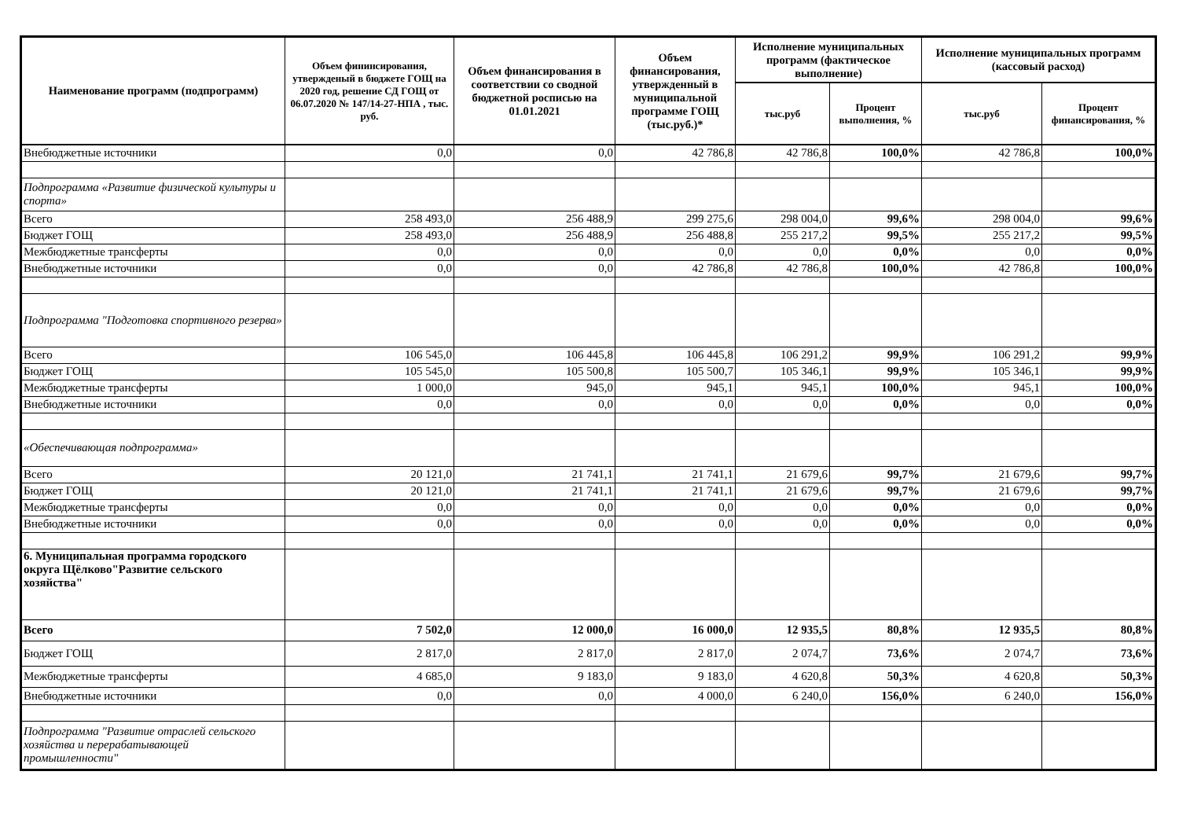| Наименование программ (подпрограмм) | Объем фининсирования, утвержденый в бюджете ГОЩ на 2020 год, решение СД ГОЩ от 06.07.2020 № 147/14-27-НПА , тыс. руб. | Объем финансирования в соответствии со сводной бюджетной росписью на 01.01.2021 | Объем финансирования, утвержденный в муниципальной программе ГОЩ (тыс.руб.)* | Исполнение муниципальных программ (фактическое выполнение) | | Исполнение муниципальных программ (кассовый расход) | |
| --- | --- | --- | --- | --- | --- | --- | --- |
| | | | | тыс.руб | Процент выполнения, % | тыс.руб | Процент финансирования, % |
| Внебюджетные источники | 0,0 | 0,0 | 42 786,8 | 42 786,8 | 100,0% | 42 786,8 | 100,0% |
| Подпрограмма «Развитие физической культуры и спорта» | | | | | | | |
| Всего | 258 493,0 | 256 488,9 | 299 275,6 | 298 004,0 | 99,6% | 298 004,0 | 99,6% |
| Бюджет ГОЩ | 258 493,0 | 256 488,9 | 256 488,8 | 255 217,2 | 99,5% | 255 217,2 | 99,5% |
| Межбюджетные трансферты | 0,0 | 0,0 | 0,0 | 0,0 | 0,0% | 0,0 | 0,0% |
| Внебюджетные источники | 0,0 | 0,0 | 42 786,8 | 42 786,8 | 100,0% | 42 786,8 | 100,0% |
| Подпрограмма "Подготовка спортивного резерва» | | | | | | | |
| Всего | 106 545,0 | 106 445,8 | 106 445,8 | 106 291,2 | 99,9% | 106 291,2 | 99,9% |
| Бюджет ГОЩ | 105 545,0 | 105 500,8 | 105 500,7 | 105 346,1 | 99,9% | 105 346,1 | 99,9% |
| Межбюджетные трансферты | 1 000,0 | 945,0 | 945,1 | 945,1 | 100,0% | 945,1 | 100,0% |
| Внебюджетные источники | 0,0 | 0,0 | 0,0 | 0,0 | 0,0% | 0,0 | 0,0% |
| «Обеспечивающая подпрограмма» | | | | | | | |
| Всего | 20 121,0 | 21 741,1 | 21 741,1 | 21 679,6 | 99,7% | 21 679,6 | 99,7% |
| Бюджет ГОЩ | 20 121,0 | 21 741,1 | 21 741,1 | 21 679,6 | 99,7% | 21 679,6 | 99,7% |
| Межбюджетные трансферты | 0,0 | 0,0 | 0,0 | 0,0 | 0,0% | 0,0 | 0,0% |
| Внебюджетные источники | 0,0 | 0,0 | 0,0 | 0,0 | 0,0% | 0,0 | 0,0% |
| 6. Муниципальная программа городского округа Щёлково"Развитие сельского хозяйства" | | | | | | | |
| Всего | 7 502,0 | 12 000,0 | 16 000,0 | 12 935,5 | 80,8% | 12 935,5 | 80,8% |
| Бюджет ГОЩ | 2 817,0 | 2 817,0 | 2 817,0 | 2 074,7 | 73,6% | 2 074,7 | 73,6% |
| Межбюджетные трансферты | 4 685,0 | 9 183,0 | 9 183,0 | 4 620,8 | 50,3% | 4 620,8 | 50,3% |
| Внебюджетные источники | 0,0 | 0,0 | 4 000,0 | 6 240,0 | 156,0% | 6 240,0 | 156,0% |
| Подпрограмма "Развитие отраслей сельского хозяйства и перерабатывающей промышленности" | | | | | | | |